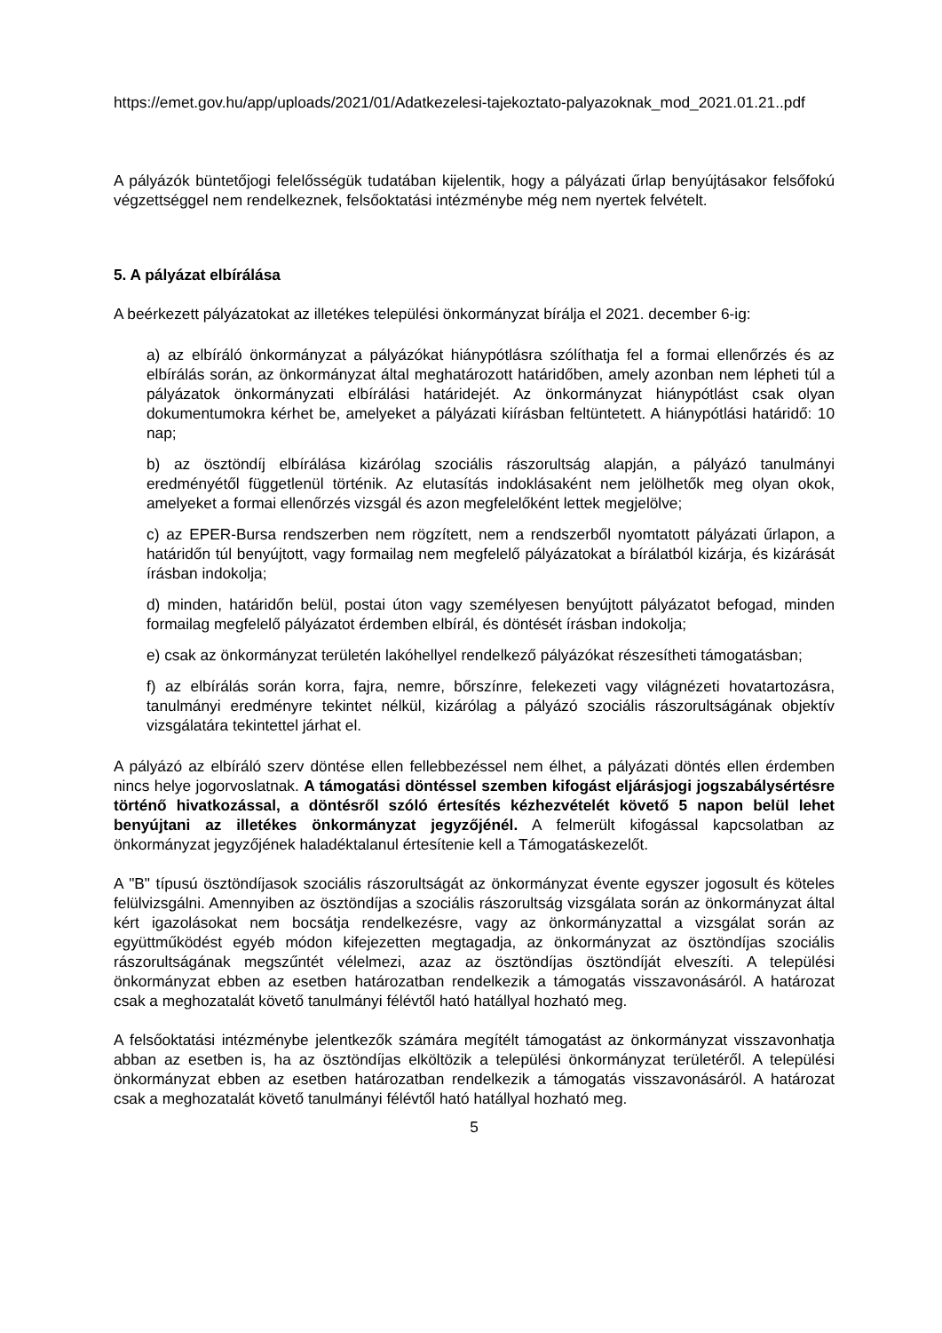https://emet.gov.hu/app/uploads/2021/01/Adatkezelesi-tajekoztato-palyazoknak_mod_2021.01.21..pdf
A pályázók büntetőjogi felelősségük tudatában kijelentik, hogy a pályázati űrlap benyújtásakor felsőfokú végzettséggel nem rendelkeznek, felsőoktatási intézménybe még nem nyertek felvételt.
5. A pályázat elbírálása
A beérkezett pályázatokat az illetékes települési önkormányzat bírálja el 2021. december 6-ig:
a) az elbíráló önkormányzat a pályázókat hiánypótlásra szólíthatja fel a formai ellenőrzés és az elbírálás során, az önkormányzat által meghatározott határidőben, amely azonban nem lépheti túl a pályázatok önkormányzati elbírálási határidejét. Az önkormányzat hiánypótlást csak olyan dokumentumokra kérhet be, amelyeket a pályázati kiírásban feltüntetett. A hiánypótlási határidő: 10 nap;
b) az ösztöndíj elbírálása kizárólag szociális rászorultság alapján, a pályázó tanulmányi eredményétől függetlenül történik. Az elutasítás indoklásaként nem jelölhetők meg olyan okok, amelyeket a formai ellenőrzés vizsgál és azon megfelelőként lettek megjelölve;
c) az EPER-Bursa rendszerben nem rögzített, nem a rendszerből nyomtatott pályázati űrlapon, a határidőn túl benyújtott, vagy formailag nem megfelelő pályázatokat a bírálatból kizárja, és kizárását írásban indokolja;
d) minden, határidőn belül, postai úton vagy személyesen benyújtott pályázatot befogad, minden formailag megfelelő pályázatot érdemben elbírál, és döntését írásban indokolja;
e) csak az önkormányzat területén lakóhellyel rendelkező pályázókat részesítheti támogatásban;
f) az elbírálás során korra, fajra, nemre, bőrszínre, felekezeti vagy világnézeti hovatartozásra, tanulmányi eredményre tekintet nélkül, kizárólag a pályázó szociális rászorultságának objektív vizsgálatára tekintettel járhat el.
A pályázó az elbíráló szerv döntése ellen fellebbezéssel nem élhet, a pályázati döntés ellen érdemben nincs helye jogorvoslatnak. A támogatási döntéssel szemben kifogást eljárásjogi jogszabálysértésre történő hivatkozással, a döntésről szóló értesítés kézhezvételét követő 5 napon belül lehet benyújtani az illetékes önkormányzat jegyzőjénél. A felmerült kifogással kapcsolatban az önkormányzat jegyzőjének haladéktalanul értesítenie kell a Támogatáskezelőt.
A "B" típusú ösztöndíjasok szociális rászorultságát az önkormányzat évente egyszer jogosult és köteles felülvizsgálni. Amennyiben az ösztöndíjas a szociális rászorultság vizsgálata során az önkormányzat által kért igazolásokat nem bocsátja rendelkezésre, vagy az önkormányzattal a vizsgálat során az együttműködést egyéb módon kifejezetten megtagadja, az önkormányzat az ösztöndíjas szociális rászorultságának megszűntét vélelmezi, azaz az ösztöndíjas ösztöndíját elveszíti. A települési önkormányzat ebben az esetben határozatban rendelkezik a támogatás visszavonásáról. A határozat csak a meghozatalát követő tanulmányi félévtől ható hatállyal hozható meg.
A felsőoktatási intézménybe jelentkezők számára megítélt támogatást az önkormányzat visszavonhatja abban az esetben is, ha az ösztöndíjas elköltözik a települési önkormányzat területéről. A települési önkormányzat ebben az esetben határozatban rendelkezik a támogatás visszavonásáról. A határozat csak a meghozatalát követő tanulmányi félévtől ható hatállyal hozható meg.
5